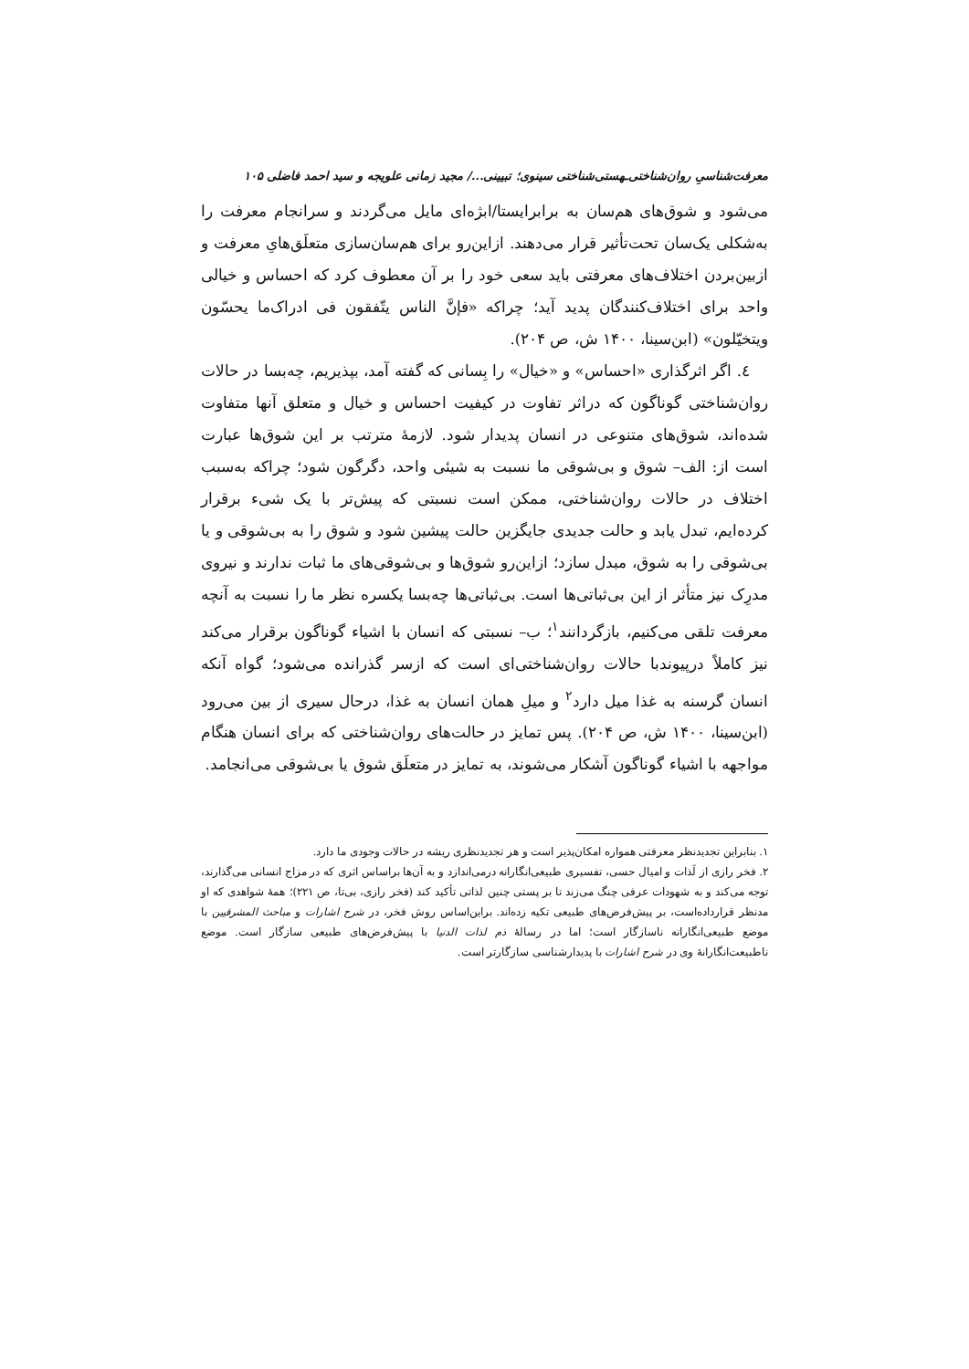معرفت‌شناسیِ روان‌شناختی‌ـهستی‌شناختی سینوی؛ تبیینی.../ مجید زمانی علویجه و سید احمد فاضلی ۱۰۵
می‌شود و شوق‌های هم‌سان به برابرایستا/ابژه‌ای مایل می‌گردند و سرانجام معرفت را به‌شکلی یک‌سان تحت‌تأثیر قرار می‌دهند. ازاین‌رو برای هم‌سان‌سازی متعلَق‌هایِ معرفت و ازبین‌بردن اختلاف‌های معرفتی باید سعی خود را بر آن معطوف کرد که احساس و خیالی واحد برای اختلاف‌کنندگان پدید آید؛ چراکه «فإنَّ الناس یتّفقون فی ادراک‌ما یحسّون ویتخیّلون» (ابن‌سینا، ۱۴۰۰ ش، ص ۲۰۴).
٤. اگر اثرگذاری «احساس» و «خیال» را بِسانی که گفته آمد، بپذیریم، چه‌بسا در حالات روان‌شناختی گوناگون که دراثر تفاوت در کیفیت احساس و خیال و متعلق آنها متفاوت شده‌اند، شوق‌های متنوعی در انسان پدیدار شود. لازمهٔ مترتب بر این شوق‌ها عبارت است از: الف– شوق و بی‌شوقی ما نسبت به شیئی واحد، دگرگون شود؛ چراکه به‌سبب اختلاف در حالات روان‌شناختی، ممکن است نسبتی که پیش‌تر با یک شیء برقرار کرده‌ایم، تبدل یابد و حالت جدیدی جایگزین حالت پیشین شود و شوق را به بی‌شوقی و یا بی‌شوقی را به شوق، مبدل سازد؛ ازاین‌رو شوق‌ها و بی‌شوقی‌های ما ثبات ندارند و نیروی مدرِک نیز متأثر از این بی‌ثباتی‌ها است. بی‌ثباتی‌ها چه‌بسا یکسره نظر ما را نسبت به آنچه معرفت تلقی می‌کنیم، بازگردانند<sup>۱</sup>؛ ب– نسبتی که انسان با اشیاء گوناگون برقرار می‌کند نیز کاملاً درپیوندبا حالات روان‌شناختی‌ای است که ازسر گذرانده می‌شود؛ گواه آنکه انسان گرسنه به غذا میل دارد<sup>۲</sup> و میلِ همان انسان به غذا، درحال سیری از بین می‌رود (ابن‌سینا، ۱۴۰۰ ش، ص ۲۰۴). پس تمایز در حالت‌های روان‌شناختی که برای انسان هنگام مواجهه با اشیاء گوناگون آشکار می‌شوند، به تمایز در متعلَق شوق یا بی‌شوقی می‌انجامد.
۱. بنابراین تجدیدنظر معرفتی همواره امکان‌پذیر است و هر تجدیدنظری ریشه در حالات وجودی ما دارد.
۲. فخر رازی از لَذات و امیال حسی، تفسیری طبیعی‌انگارانه درمی‌اندازد و به آن‌ها براساس اثری که در مزاج انسانی می‌گذارند، توجه می‌کند و به شهودات عرفی چنگ می‌زند تا بر پستی چنین لذاتی تأکید کند (فخر رازی، بی‌تا، ص ۲۲۱)؛ همهٔ شواهدی که او مدنظر قرارداده‌است، بر پیش‌فرض‌های طبیعی تکیه زده‌اند. براین‌اساس روش فخر، در شرح اشارات و مباحث المشرقیین با موضع طبیعی‌انگارانه ناسازگار است؛ اما در رسالهٔ ذم لذات الدنیا با پیش‌فرض‌های طبیعی سازگار است. موضع ناطبیعت‌انگارانهٔ وی در شرح اشارات با پدیدارشناسی سازگارتر است.